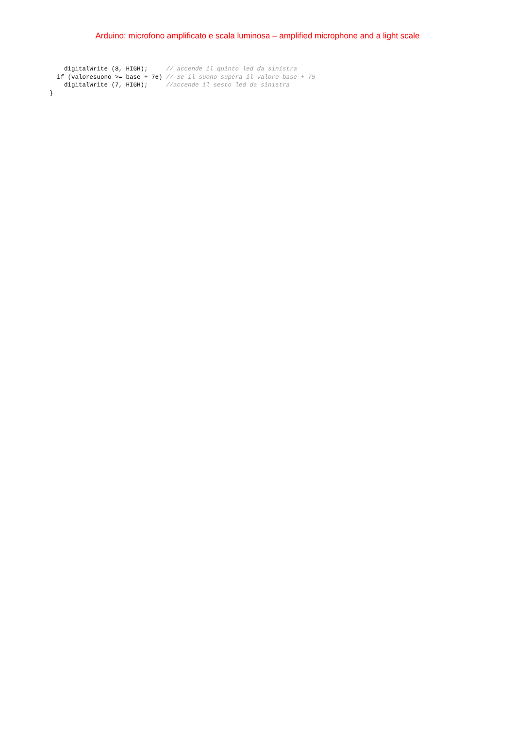Arduino: microfono amplificato e scala luminosa – amplified microphone and a light scale
    digitalWrite (8, HIGH);     // accende il quinto led da sinistra
  if (valoresuono >= base + 76) // Se il suono supera il valore base + 75
    digitalWrite (7, HIGH);     //accende il sesto led da sinistra
}